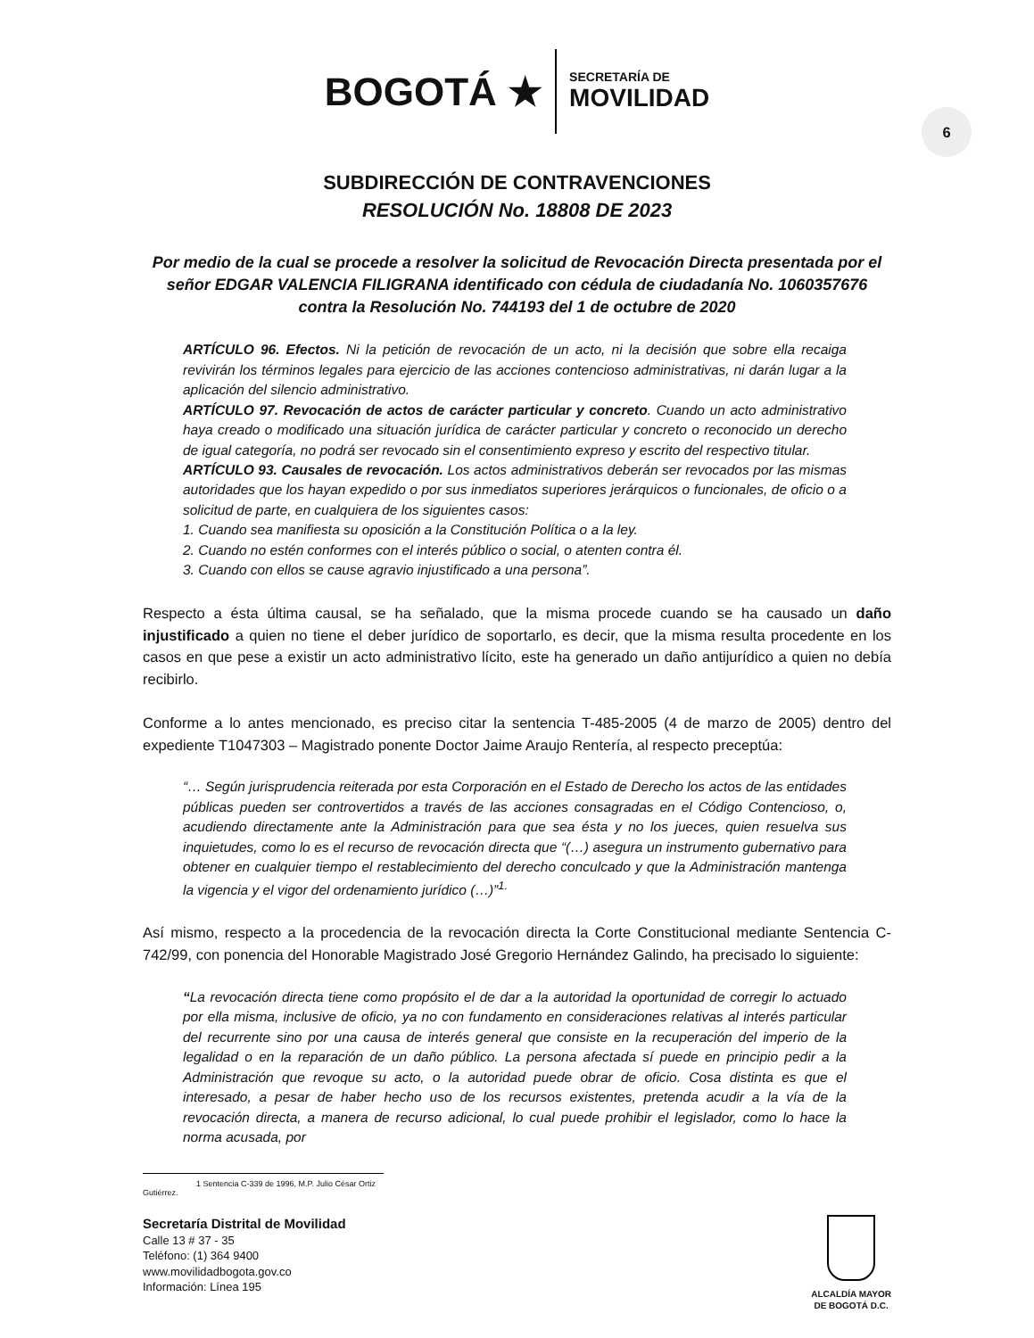BOGOTÁ ★
SECRETARÍA DE
MOVILIDAD
6
SUBDIRECCIÓN DE CONTRAVENCIONES
RESOLUCIÓN No. 18808 DE 2023
Por medio de la cual se procede a resolver la solicitud de Revocación Directa presentada por el señor EDGAR VALENCIA FILIGRANA identificado con cédula de ciudadanía No. 1060357676 contra la Resolución No. 744193 del 1 de octubre de 2020
ARTÍCULO 96. Efectos. Ni la petición de revocación de un acto, ni la decisión que sobre ella recaiga revivirán los términos legales para ejercicio de las acciones contencioso administrativas, ni darán lugar a la aplicación del silencio administrativo.
ARTÍCULO 97. Revocación de actos de carácter particular y concreto. Cuando un acto administrativo haya creado o modificado una situación jurídica de carácter particular y concreto o reconocido un derecho de igual categoría, no podrá ser revocado sin el consentimiento expreso y escrito del respectivo titular.
ARTÍCULO 93. Causales de revocación. Los actos administrativos deberán ser revocados por las mismas autoridades que los hayan expedido o por sus inmediatos superiores jerárquicos o funcionales, de oficio o a solicitud de parte, en cualquiera de los siguientes casos:
1. Cuando sea manifiesta su oposición a la Constitución Política o a la ley.
2. Cuando no estén conformes con el interés público o social, o atenten contra él.
3. Cuando con ellos se cause agravio injustificado a una persona”.
Respecto a ésta última causal, se ha señalado, que la misma procede cuando se ha causado un daño injustificado a quien no tiene el deber jurídico de soportarlo, es decir, que la misma resulta procedente en los casos en que pese a existir un acto administrativo lícito, este ha generado un daño antijurídico a quien no debía recibirlo.
Conforme a lo antes mencionado, es preciso citar la sentencia T-485-2005 (4 de marzo de 2005) dentro del expediente T1047303 – Magistrado ponente Doctor Jaime Araujo Rentería, al respecto preceptúa:
“… Según jurisprudencia reiterada por esta Corporación en el Estado de Derecho los actos de las entidades públicas pueden ser controvertidos a través de las acciones consagradas en el Código Contencioso, o, acudiendo directamente ante la Administración para que sea ésta y no los jueces, quien resuelva sus inquietudes, como lo es el recurso de revocación directa que “(…) asegura un instrumento gubernativo para obtener en cualquier tiempo el restablecimiento del derecho conculcado y que la Administración mantenga la vigencia y el vigor del ordenamiento jurídico (…)”<sup>1.</sup>
Así mismo, respecto a la procedencia de la revocación directa la Corte Constitucional mediante Sentencia C-742/99, con ponencia del Honorable Magistrado José Gregorio Hernández Galindo, ha precisado lo siguiente:
“La revocación directa tiene como propósito el de dar a la autoridad la oportunidad de corregir lo actuado por ella misma, inclusive de oficio, ya no con fundamento en consideraciones relativas al interés particular del recurrente sino por una causa de interés general que consiste en la recuperación del imperio de la legalidad o en la reparación de un daño público. La persona afectada sí puede en principio pedir a la Administración que revoque su acto, o la autoridad puede obrar de oficio. Cosa distinta es que el interesado, a pesar de haber hecho uso de los recursos existentes, pretenda acudir a la vía de la revocación directa, a manera de recurso adicional, lo cual puede prohibir el legislador, como lo hace la norma acusada, por
1 Sentencia C-339 de 1996, M.P. Julio César Ortiz Gutiérrez.
Secretaría Distrital de Movilidad
Calle 13 # 37 - 35
Teléfono: (1) 364 9400
www.movilidadbogota.gov.co
Información: Línea 195
ALCALDÍA MAYOR
DE BOGOTÁ D.C.